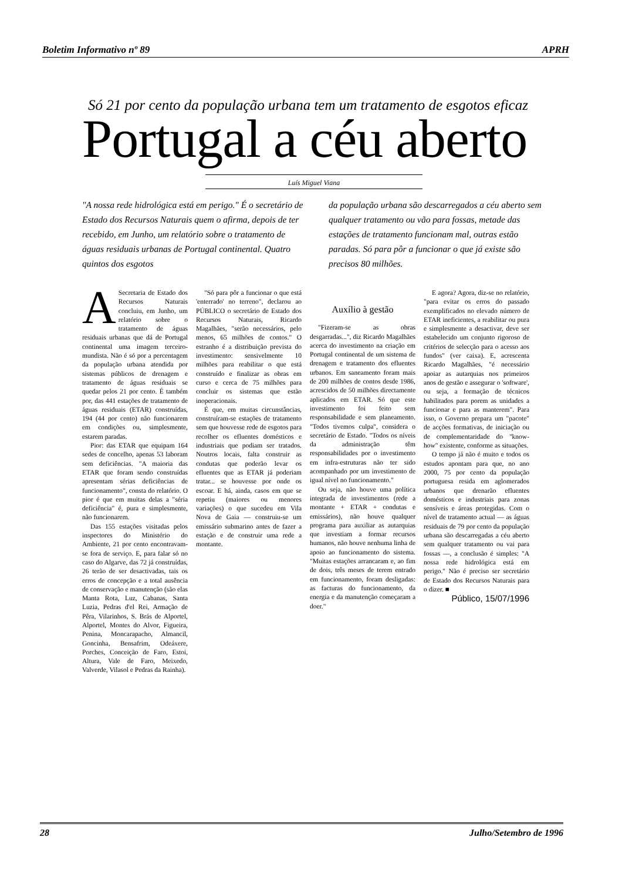Boletim Informativo nº 89 APRH
Só 21 por cento da população urbana tem um tratamento de esgotos eficaz
Portugal a céu aberto
Luís Miguel Viana
"A nossa rede hidrológica está em perigo." É o secretário de Estado dos Recursos Naturais quem o afirma, depois de ter recebido, em Junho, um relatório sobre o tratamento de águas residuais urbanas de Portugal continental. Quatro quintos dos esgotos
da população urbana são descarregados a céu aberto sem qualquer tratamento ou vão para fossas, metade das estações de tratamento funcionam mal, outras estão paradas. Só para pôr a funcionar o que já existe são precisos 80 milhões.
A Secretaria de Estado dos Recursos Naturais concluiu, em Junho, um relatório sobre o tratamento de águas residuais urbanas que dá de Portugal continental uma imagem terceiro-mundista. Não é só por a percentagem da população urbana atendida por sistemas públicos de drenagem e tratamento de águas residuais se quedar pelos 21 por cento. É também por, das 441 estações de tratamento de águas residuais (ETAR) construídas, 194 (44 por cento) não funcionarem em condições ou, simplesmente, estarem paradas.
Pior: das ETAR que equipam 164 sedes de concelho, apenas 53 laboram sem deficiências. "A maioria das ETAR que foram sendo construídas apresentam sérias deficiências de funcionamento", consta do relatório. O pior é que em muitas delas a "séria deficiência" é, pura e simplesmente, não funcionarem.
Das 155 estações visitadas pelos inspectores do Ministério do Ambiente, 21 por cento encontravam-se fora de serviço. E, para falar só no caso do Algarve, das 72 já construídas, 26 terão de ser desactivadas, tais os erros de concepção e a total ausência de conservação e manutenção (são elas Manta Rota, Luz, Cabanas, Santa Luzia, Pedras d'el Rei, Armação de Pêra, Vilarinhos, S. Brás de Alportel, Alportel, Montes do Alvor, Figueira, Penina, Moncarapacho, Almancil, Goncinha, Bensafrim, Odeáxere, Porches, Conceição de Faro, Estoi, Altura, Vale de Faro, Meixedo, Valverde, Vilasol e Pedras da Rainha).
"Só para pôr a funcionar o que está 'enterrado' no terreno", declarou ao PÚBLICO o secretário de Estado dos Recursos Naturais, Ricardo Magalhães, "serão necessários, pelo menos, 65 milhões de contos." O estranho é a distribuição prevista do investimento: sensivelmente 10 milhões para reabilitar o que está construído e finalizar as obras em curso e cerca de 75 milhões para concluir os sistemas que estão inoperacionais.
É que, em muitas circunstâncias, construíram-se estações de tratamento sem que houvesse rede de esgotos para recolher os efluentes domésticos e industriais que podiam ser tratados. Noutros locais, falta construir as condutas que poderão levar os efluentes que as ETAR já poderiam tratar... se houvesse por onde os escoar. E há, ainda, casos em que se repetiu (maiores ou menores variações) o que sucedeu em Vila Nova de Gaia — construiu-se um emissário submarino antes de fazer a estação e de construir uma rede a montante.
Auxílio à gestão
"Fizeram-se as obras desgarradas...", diz Ricardo Magalhães acerca do investimento na criação em Portugal continental de um sistema de drenagem e tratamento dos efluentes urbanos. Em saneamento foram mais de 200 milhões de contos desde 1986, acrescidos de 50 milhões directamente aplicados em ETAR. Só que este investimento foi feito sem responsabilidade e sem planeamento. "Todos tivemos culpa", considera o secretário de Estado. "Todos os níveis da administração têm responsabilidades por o investimento em infra-estruturas não ter sido acompanhado por um investimento de igual nível no funcionamento."
Ou seja, não houve uma política integrada de investimentos (rede a montante + ETAR + condutas e emissários), não houve qualquer programa para auxiliar as autarquias que investiam a formar recursos humanos, não houve nenhuma linha de apoio ao funcionamento do sistema. "Muitas estações arrancaram e, ao fim de dois, três meses de terem entrado em funcionamento, foram desligadas: as facturas do funcionamento, da energia e da manutenção começaram a doer."
E agora? Agora, diz-se no relatório, "para evitar os erros do passado exemplificados no elevado número de ETAR ineficientes, a reabilitar ou pura e simplesmente a desactivar, deve ser estabelecido um conjunto rigoroso de critérios de selecção para o acesso aos fundos" (ver caixa). E, acrescenta Ricardo Magalhães, "é necessário apoiar as autarquias nos primeiros anos de gestão e assegurar o 'software', ou seja, a formação de técnicos habilitados para porem as unidades a funcionar e para as manterem". Para isso, o Governo prepara um "pacote" de acções formativas, de iniciação ou de complementaridade do "know-how" existente, conforme as situações.
O tempo já não é muito e todos os estudos apontam para que, no ano 2000, 75 por cento da população portuguesa resida em aglomerados urbanos que drenarão efluentes domésticos e industriais para zonas sensíveis e áreas protegidas. Com o nível de tratamento actual — as águas residuais de 79 por cento da população urbana são descarregadas a céu aberto sem qualquer tratamento ou vai para fossas —, a conclusão é simples: "A nossa rede hidrológica está em perigo." Não é preciso ser secretário de Estado dos Recursos Naturais para o dizer. ■
Público, 15/07/1996
28 Julho/Setembro de 1996